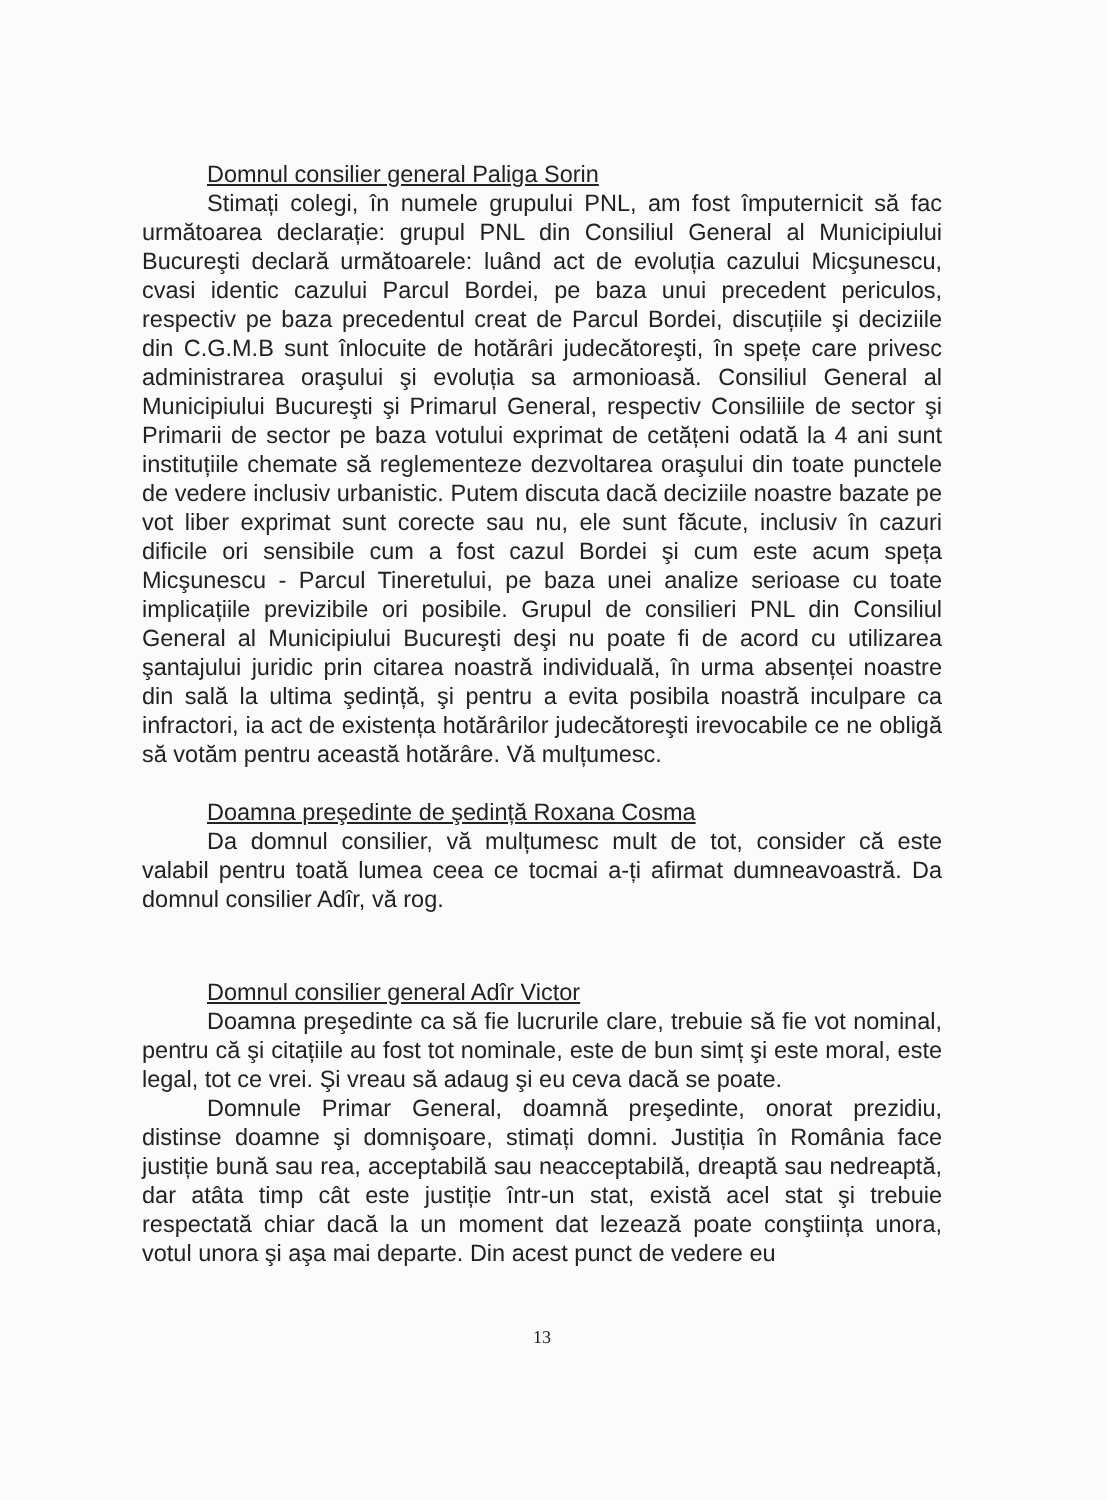Domnul consilier general Paliga Sorin
Stimați colegi, în numele grupului PNL, am fost împuternicit să fac următoarea declarație: grupul PNL din Consiliul General al Municipiului Bucureşti declară următoarele: luând act de evoluția cazului Micşunescu, cvasi identic cazului Parcul Bordei, pe baza unui precedent periculos, respectiv pe baza precedentul creat de Parcul Bordei, discuțiile şi deciziile din C.G.M.B sunt înlocuite de hotărâri judecătoreşti, în spețe care privesc administrarea oraşului şi evoluția sa armonioasă. Consiliul General al Municipiului Bucureşti şi Primarul General, respectiv Consiliile de sector şi Primarii de sector pe baza votului exprimat de cetățeni odată la 4 ani sunt instituțiile chemate să reglementeze dezvoltarea oraşului din toate punctele de vedere inclusiv urbanistic. Putem discuta dacă deciziile noastre bazate pe vot liber exprimat sunt corecte sau nu, ele sunt făcute, inclusiv în cazuri dificile ori sensibile cum a fost cazul Bordei şi cum este acum speța Micşunescu - Parcul Tineretului, pe baza unei analize serioase cu toate implicațiile previzibile ori posibile. Grupul de consilieri PNL din Consiliul General al Municipiului Bucureşti deşi nu poate fi de acord cu utilizarea şantajului juridic prin citarea noastră individuală, în urma absenței noastre din sală la ultima şedință, şi pentru a evita posibila noastră inculpare ca infractori, ia act de existența hotărârilor judecătoreşti irevocabile ce ne obligă să votăm pentru această hotărâre. Vă mulțumesc.
Doamna preşedinte de şedință Roxana Cosma
Da domnul consilier, vă mulțumesc mult de tot, consider că este valabil pentru toată lumea ceea ce tocmai a-ți afirmat dumneavoastră. Da domnul consilier Adîr, vă rog.
Domnul consilier general Adîr Victor
Doamna preşedinte ca să fie lucrurile clare, trebuie să fie vot nominal, pentru că şi citațiile au fost tot nominale, este de bun simț şi este moral, este legal, tot ce vrei. Şi vreau să adaug şi eu ceva dacă se poate.
Domnule Primar General, doamnă preşedinte, onorat prezidiu, distinse doamne şi domnişoare, stimați domni. Justiția în România face justiție bună sau rea, acceptabilă sau neacceptabilă, dreaptă sau nedreaptă, dar atâta timp cât este justiție într-un stat, există acel stat şi trebuie respectată chiar dacă la un moment dat lezează poate conştiința unora, votul unora şi aşa mai departe. Din acest punct de vedere eu
13